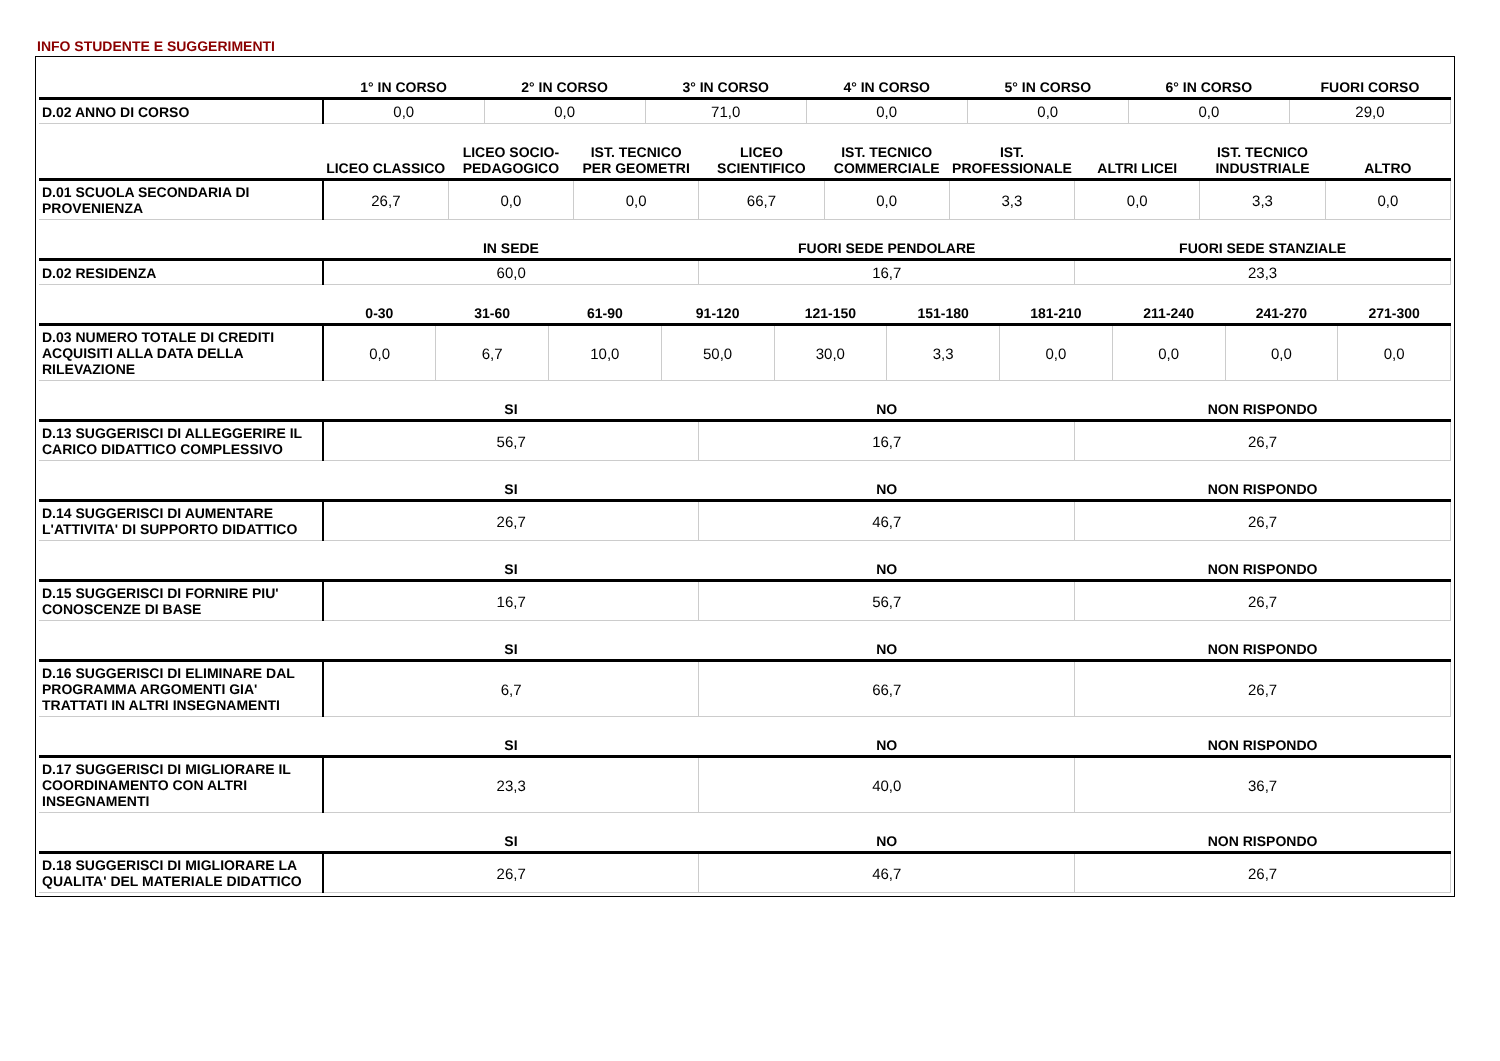INFO STUDENTE E SUGGERIMENTI
| | 1° IN CORSO | 2° IN CORSO | 3° IN CORSO | 4° IN CORSO | 5° IN CORSO | 6° IN CORSO | FUORI CORSO |
| --- | --- | --- | --- | --- | --- | --- | --- |
| D.02 ANNO DI CORSO | 0,0 | 0,0 | 71,0 | 0,0 | 0,0 | 0,0 | 29,0 |
| | LICEO CLASSICO | LICEO SOCIO-PEDAGOGICO | IST. TECNICO PER GEOMETRI | LICEO SCIENTIFICO | IST. TECNICO COMMERCIALE | IST. PROFESSIONALE | ALTRI LICEI | IST. TECNICO INDUSTRIALE | ALTRO |
| --- | --- | --- | --- | --- | --- | --- | --- | --- | --- |
| D.01 SCUOLA SECONDARIA DI PROVENIENZA | 26,7 | 0,0 | 0,0 | 66,7 | 0,0 | 3,3 | 0,0 | 3,3 | 0,0 |
| | IN SEDE | FUORI SEDE PENDOLARE | FUORI SEDE STANZIALE |
| --- | --- | --- | --- |
| D.02 RESIDENZA | 60,0 | 16,7 | 23,3 |
| | 0-30 | 31-60 | 61-90 | 91-120 | 121-150 | 151-180 | 181-210 | 211-240 | 241-270 | 271-300 |
| --- | --- | --- | --- | --- | --- | --- | --- | --- | --- | --- |
| D.03 NUMERO TOTALE DI CREDITI ACQUISITI ALLA DATA DELLA RILEVAZIONE | 0,0 | 6,7 | 10,0 | 50,0 | 30,0 | 3,3 | 0,0 | 0,0 | 0,0 | 0,0 |
| | SI | NO | NON RISPONDO |
| --- | --- | --- | --- |
| D.13 SUGGERISCI DI ALLEGGERIRE IL CARICO DIDATTICO COMPLESSIVO | 56,7 | 16,7 | 26,7 |
| | SI | NO | NON RISPONDO |
| --- | --- | --- | --- |
| D.14 SUGGERISCI DI AUMENTARE L'ATTIVITA' DI SUPPORTO DIDATTICO | 26,7 | 46,7 | 26,7 |
| | SI | NO | NON RISPONDO |
| --- | --- | --- | --- |
| D.15 SUGGERISCI DI FORNIRE PIU' CONOSCENZE DI BASE | 16,7 | 56,7 | 26,7 |
| | SI | NO | NON RISPONDO |
| --- | --- | --- | --- |
| D.16 SUGGERISCI DI ELIMINARE DAL PROGRAMMA ARGOMENTI GIA' TRATTATI IN ALTRI INSEGNAMENTI | 6,7 | 66,7 | 26,7 |
| | SI | NO | NON RISPONDO |
| --- | --- | --- | --- |
| D.17 SUGGERISCI DI MIGLIORARE IL COORDINAMENTO CON ALTRI INSEGNAMENTI | 23,3 | 40,0 | 36,7 |
| | SI | NO | NON RISPONDO |
| --- | --- | --- | --- |
| D.18 SUGGERISCI DI MIGLIORARE LA QUALITA' DEL MATERIALE DIDATTICO | 26,7 | 46,7 | 26,7 |